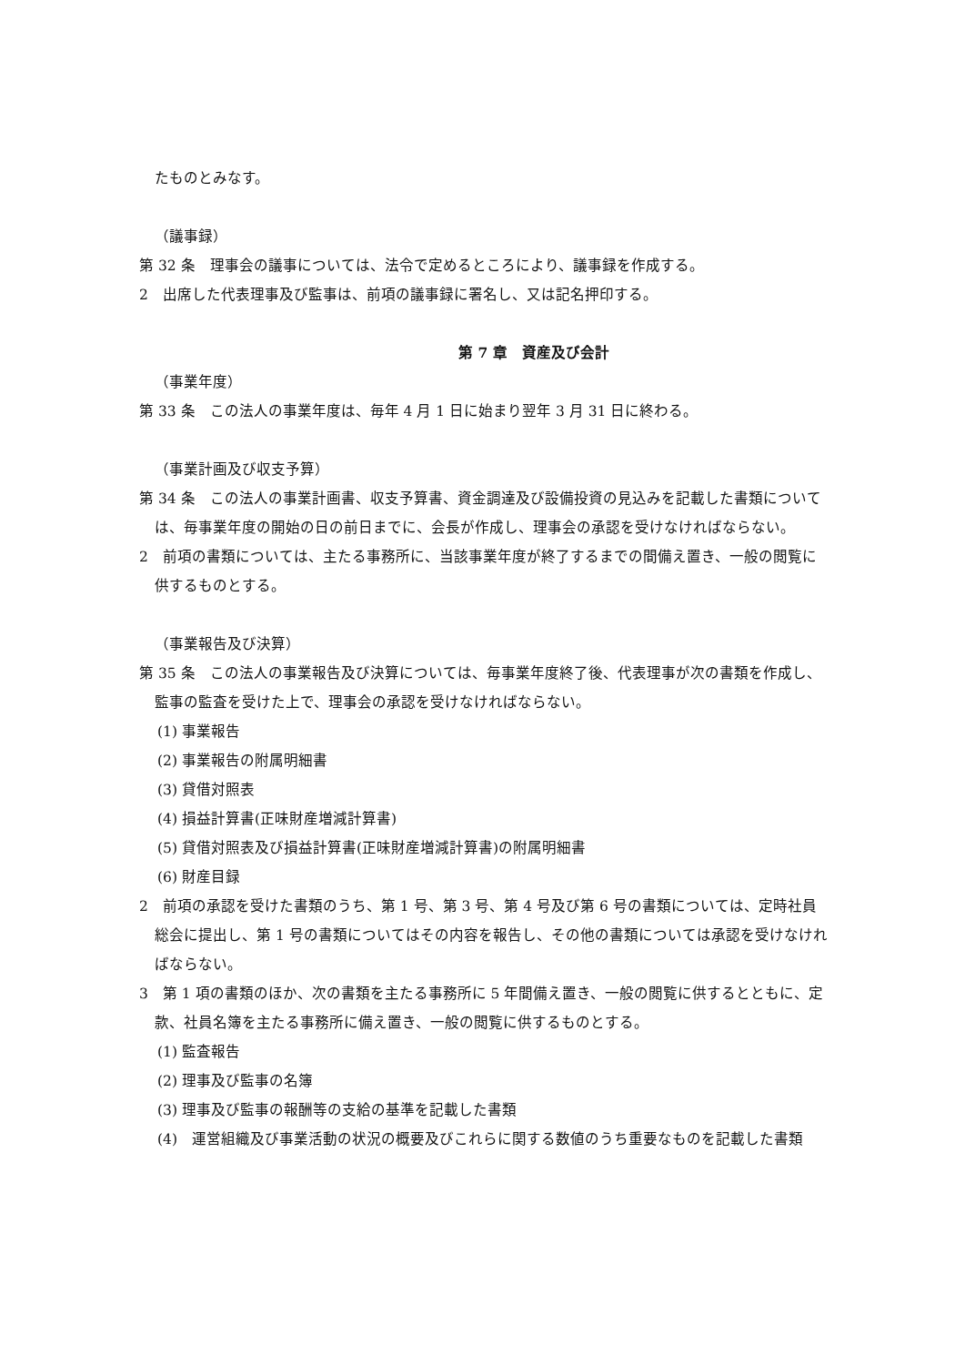たものとみなす。
（議事録）
第 32 条　理事会の議事については、法令で定めるところにより、議事録を作成する。
2　出席した代表理事及び監事は、前項の議事録に署名し、又は記名押印する。
第 7 章　資産及び会計
（事業年度）
第 33 条　この法人の事業年度は、毎年 4 月 1 日に始まり翌年 3 月 31 日に終わる。
（事業計画及び収支予算）
第 34 条　この法人の事業計画書、収支予算書、資金調達及び設備投資の見込みを記載した書類については、毎事業年度の開始の日の前日までに、会長が作成し、理事会の承認を受けなければならない。
2　前項の書類については、主たる事務所に、当該事業年度が終了するまでの間備え置き、一般の閲覧に供するものとする。
（事業報告及び決算）
第 35 条　この法人の事業報告及び決算については、毎事業年度終了後、代表理事が次の書類を作成し、監事の監査を受けた上で、理事会の承認を受けなければならない。
(1) 事業報告
(2) 事業報告の附属明細書
(3) 貸借対照表
(4) 損益計算書(正味財産増減計算書)
(5) 貸借対照表及び損益計算書(正味財産増減計算書)の附属明細書
(6) 財産目録
2　前項の承認を受けた書類のうち、第 1 号、第 3 号、第 4 号及び第 6 号の書類については、定時社員総会に提出し、第 1 号の書類についてはその内容を報告し、その他の書類については承認を受けなければならない。
3　第 1 項の書類のほか、次の書類を主たる事務所に 5 年間備え置き、一般の閲覧に供するとともに、定款、社員名簿を主たる事務所に備え置き、一般の閲覧に供するものとする。
(1) 監査報告
(2) 理事及び監事の名簿
(3) 理事及び監事の報酬等の支給の基準を記載した書類
(4)　運営組織及び事業活動の状況の概要及びこれらに関する数値のうち重要なものを記載した書類